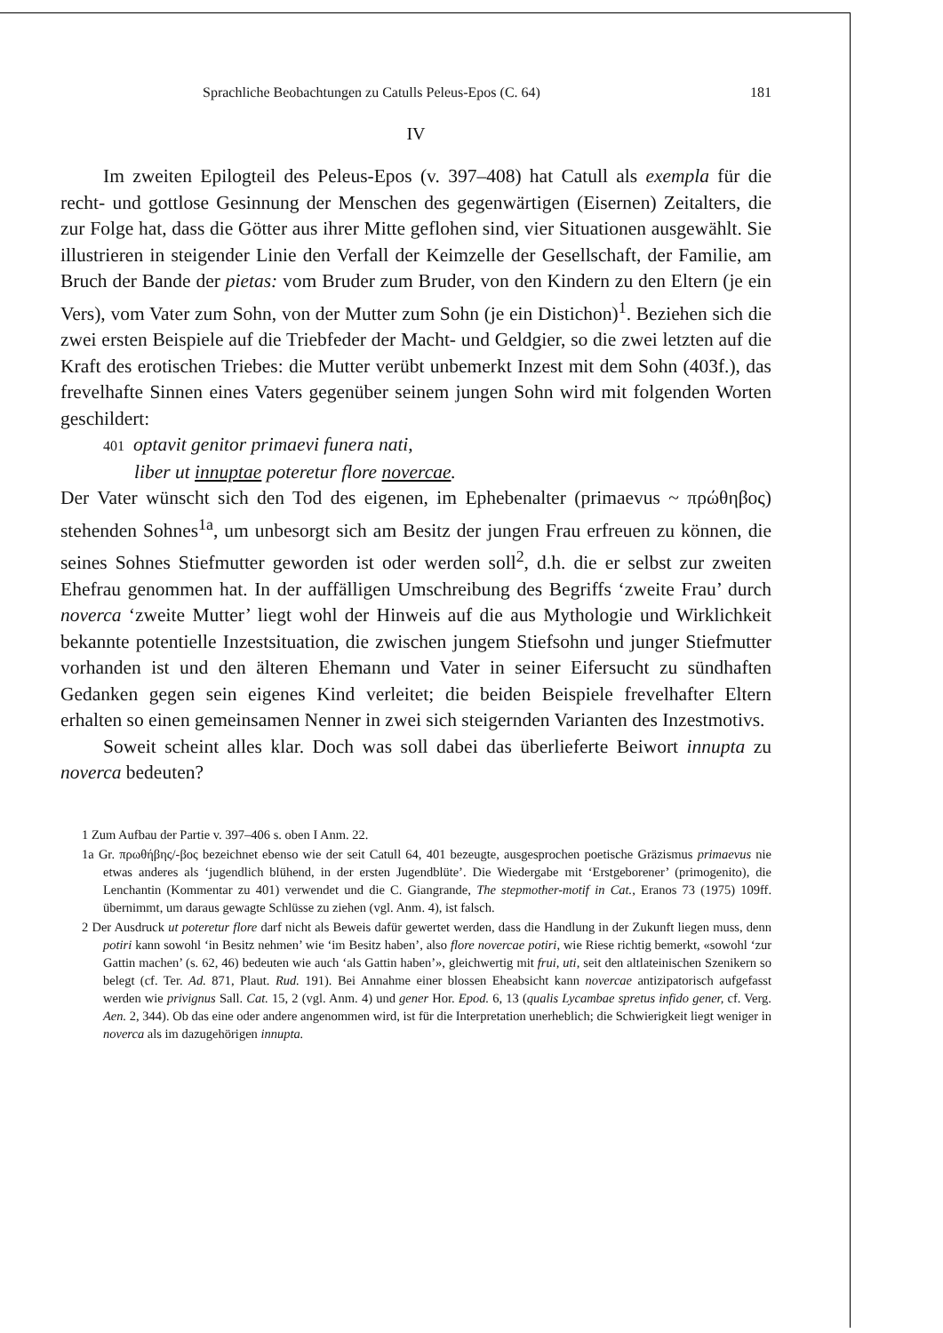Sprachliche Beobachtungen zu Catulls Peleus-Epos (C. 64) 181
IV
Im zweiten Epilogteil des Peleus-Epos (v. 397–408) hat Catull als exempla für die recht- und gottlose Gesinnung der Menschen des gegenwärtigen (Eisernen) Zeitalters, die zur Folge hat, dass die Götter aus ihrer Mitte geflohen sind, vier Situationen ausgewählt. Sie illustrieren in steigender Linie den Verfall der Keimzelle der Gesellschaft, der Familie, am Bruch der Bande der pietas: vom Bruder zum Bruder, von den Kindern zu den Eltern (je ein Vers), vom Vater zum Sohn, von der Mutter zum Sohn (je ein Distichon)<sup>1</sup>. Beziehen sich die zwei ersten Beispiele auf die Triebfeder der Macht- und Geldgier, so die zwei letzten auf die Kraft des erotischen Triebes: die Mutter verübt unbemerkt Inzest mit dem Sohn (403f.), das frevelhafte Sinnen eines Vaters gegenüber seinem jungen Sohn wird mit folgenden Worten geschildert:
401 optavit genitor primaevi funera nati,
liber ut innuptae poteretur flore novercae.
Der Vater wünscht sich den Tod des eigenen, im Ephebenalter (primaevus ~ πρώθηβος) stehenden Sohnes<sup>1a</sup>, um unbesorgt sich am Besitz der jungen Frau erfreuen zu können, die seines Sohnes Stiefmutter geworden ist oder werden soll<sup>2</sup>, d.h. die er selbst zur zweiten Ehefrau genommen hat. In der auffälligen Umschreibung des Begriffs ‘zweite Frau’ durch noverca ‘zweite Mutter’ liegt wohl der Hinweis auf die aus Mythologie und Wirklichkeit bekannte potentielle Inzestsituation, die zwischen jungem Stiefsohn und junger Stiefmutter vorhanden ist und den älteren Ehemann und Vater in seiner Eifersucht zu sündhaften Gedanken gegen sein eigenes Kind verleitet; die beiden Beispiele frevelhafter Eltern erhalten so einen gemeinsamen Nenner in zwei sich steigernden Varianten des Inzestmotivs.
Soweit scheint alles klar. Doch was soll dabei das überlieferte Beiwort innupta zu noverca bedeuten?
1 Zum Aufbau der Partie v. 397–406 s. oben I Anm. 22.
1a Gr. πρωθήβης/-βος bezeichnet ebenso wie der seit Catull 64, 401 bezeugte, ausgesprochen poetische Gräzismus primaevus nie etwas anderes als ‘jugendlich blühend, in der ersten Jugendblüte’. Die Wiedergabe mit ‘Erstgeborener’ (primogenito), die Lenchantin (Kommentar zu 401) verwendet und die C. Giangrande, The stepmother-motif in Cat., Eranos 73 (1975) 109ff. übernimmt, um daraus gewagte Schlüsse zu ziehen (vgl. Anm. 4), ist falsch.
2 Der Ausdruck ut poteretur flore darf nicht als Beweis dafür gewertet werden, dass die Handlung in der Zukunft liegen muss, denn potiri kann sowohl ‘in Besitz nehmen’ wie ‘im Besitz haben’, also flore novercae potiri, wie Riese richtig bemerkt, «sowohl ‘zur Gattin machen’ (s. 62, 46) bedeuten wie auch ‘als Gattin haben’», gleichwertig mit frui, uti, seit den altlateinischen Szenikern so belegt (cf. Ter. Ad. 871, Plaut. Rud. 191). Bei Annahme einer blossen Eheabsicht kann novercae antizipatorisch aufgefasst werden wie privignus Sall. Cat. 15, 2 (vgl. Anm. 4) und gener Hor. Epod. 6, 13 (qualis Lycambae spretus infido gener, cf. Verg. Aen. 2, 344). Ob das eine oder andere angenommen wird, ist für die Interpretation unerheblich; die Schwierigkeit liegt weniger in noverca als im dazugehörigen innupta.